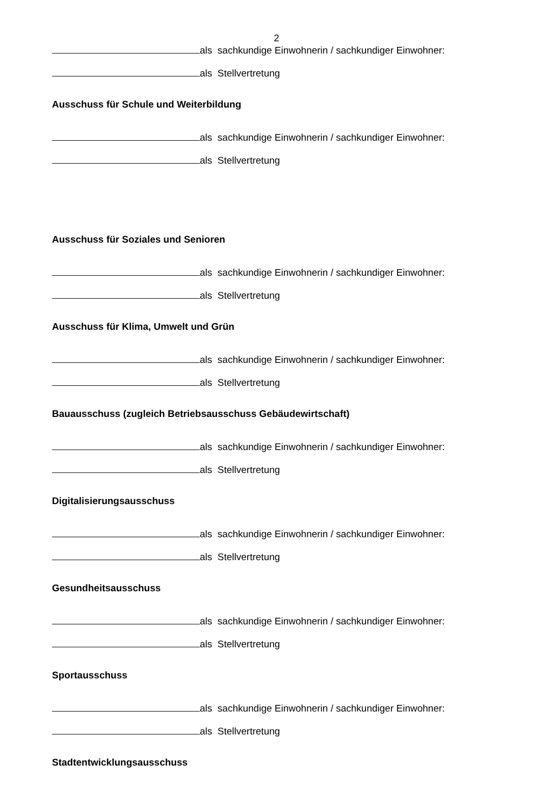2
als sachkundige Einwohnerin / sachkundiger Einwohner:
als Stellvertretung
Ausschuss für Schule und Weiterbildung
als sachkundige Einwohnerin / sachkundiger Einwohner:
als Stellvertretung
Ausschuss für Soziales und Senioren
als sachkundige Einwohnerin / sachkundiger Einwohner:
als Stellvertretung
Ausschuss für Klima, Umwelt und Grün
als sachkundige Einwohnerin / sachkundiger Einwohner:
als Stellvertretung
Bauausschuss (zugleich Betriebsausschuss Gebäudewirtschaft)
als sachkundige Einwohnerin / sachkundiger Einwohner:
als Stellvertretung
Digitalisierungsausschuss
als sachkundige Einwohnerin / sachkundiger Einwohner:
als Stellvertretung
Gesundheitsausschuss
als sachkundige Einwohnerin / sachkundiger Einwohner:
als Stellvertretung
Sportausschuss
als sachkundige Einwohnerin / sachkundiger Einwohner:
als Stellvertretung
Stadtentwicklungsausschuss